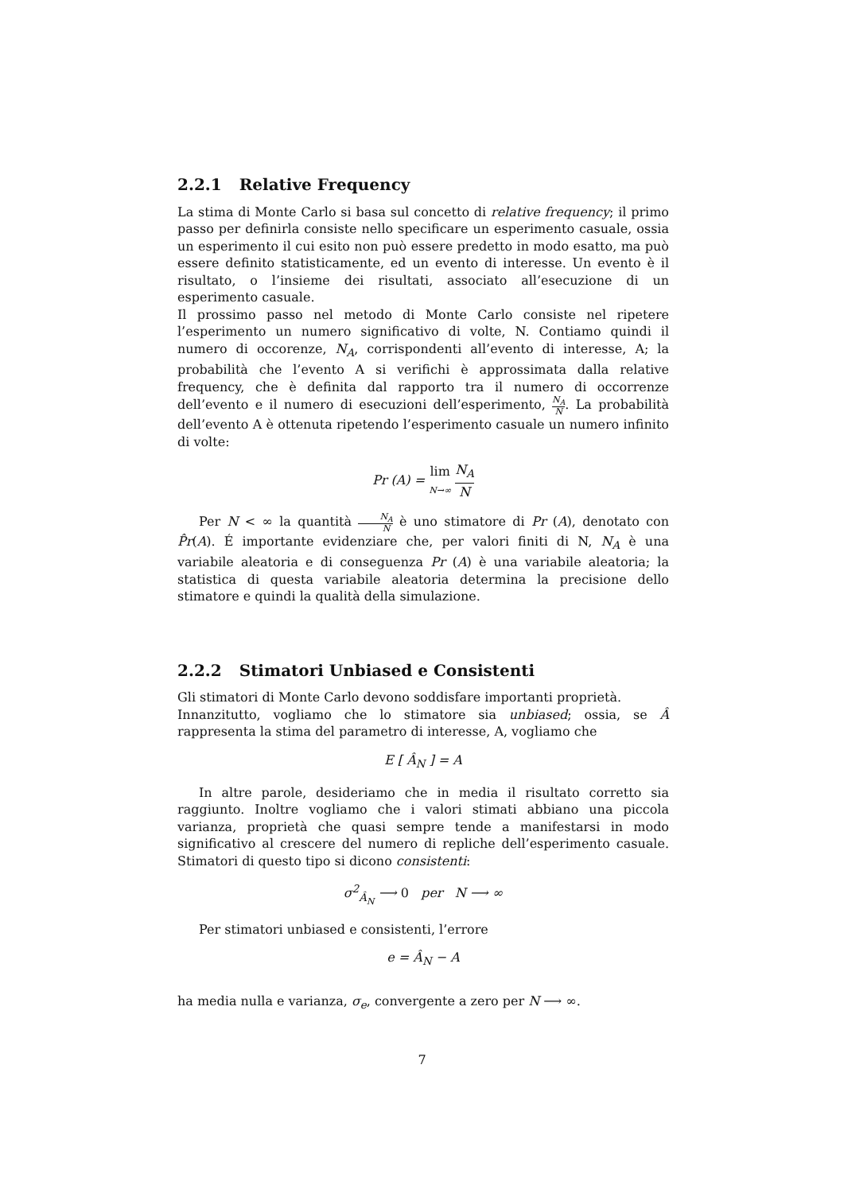2.2.1 Relative Frequency
La stima di Monte Carlo si basa sul concetto di relative frequency; il primo passo per definirla consiste nello specificare un esperimento casuale, ossia un esperimento il cui esito non può essere predetto in modo esatto, ma può essere definito statisticamente, ed un evento di interesse. Un evento è il risultato, o l’insieme dei risultati, associato all’esecuzione di un esperimento casuale.
Il prossimo passo nel metodo di Monte Carlo consiste nel ripetere l’esperimento un numero significativo di volte, N. Contiamo quindi il numero di occorenze, N<sub>A</sub>, corrispondenti all’evento di interesse, A; la probabilità che l’evento A si verifichi è approssimata dalla relative frequency, che è definita dal rapporto tra il numero di occorrenze dell’evento e il numero di esecuzioni dell’esperimento, N<sub>A</sub> N. La probabilità dell’evento A è ottenuta ripetendo l’esperimento casuale un numero infinito di volte:
Pr (A) = lim
N→∞ N<sub>A</sub> N
Per N < ∞ la quantità N<sub>A</sub> N è uno stimatore di Pr (A), denotato con P̂r(A). É importante evidenziare che, per valori finiti di N, N<sub>A</sub> è una variabile aleatoria e di conseguenza Pr (A) è una variabile aleatoria; la statistica di questa variabile aleatoria determina la precisione dello stimatore e quindi la qualità della simulazione.
2.2.2 Stimatori Unbiased e Consistenti
Gli stimatori di Monte Carlo devono soddisfare importanti proprietà.
Innanzitutto, vogliamo che lo stimatore sia unbiased; ossia, se Â rappresenta la stima del parametro di interesse, A, vogliamo che
E [ Â<sub>N</sub> ] = A
In altre parole, desideriamo che in media il risultato corretto sia raggiunto. Inoltre vogliamo che i valori stimati abbiano una piccola varianza, proprietà che quasi sempre tende a manifestarsi in modo significativo al crescere del numero di repliche dell’esperimento casuale. Stimatori di questo tipo si dicono consistenti:
σ<sup>2</sup><sub>Â<sub>N</sub></sub> ⟶ 0 per N ⟶ ∞
Per stimatori unbiased e consistenti, l’errore
e = Â<sub>N</sub> − A
ha media nulla e varianza, σ<sub>e</sub>, convergente a zero per N ⟶ ∞.
7